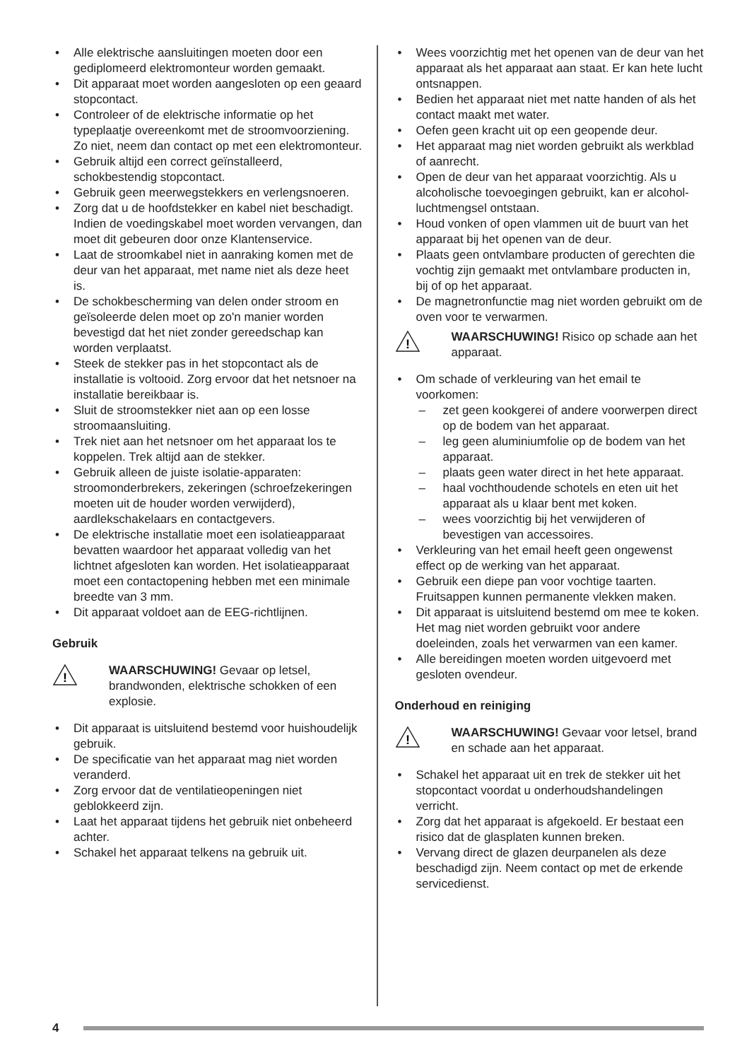• Alle elektrische aansluitingen moeten door een gediplomeerd elektromonteur worden gemaakt.
• Dit apparaat moet worden aangesloten op een geaard stopcontact.
• Controleer of de elektrische informatie op het typeplaatje overeenkomt met de stroomvoorziening. Zo niet, neem dan contact op met een elektromonteur.
• Gebruik altijd een correct geïnstalleerd, schokbestendig stopcontact.
• Gebruik geen meerwegstekkers en verlengsnoeren.
• Zorg dat u de hoofdstekker en kabel niet beschadigt. Indien de voedingskabel moet worden vervangen, dan moet dit gebeuren door onze Klantenservice.
• Laat de stroomkabel niet in aanraking komen met de deur van het apparaat, met name niet als deze heet is.
• De schokbescherming van delen onder stroom en geïsoleerde delen moet op zo'n manier worden bevestigd dat het niet zonder gereedschap kan worden verplaatst.
• Steek de stekker pas in het stopcontact als de installatie is voltooid. Zorg ervoor dat het netsnoer na installatie bereikbaar is.
• Sluit de stroomstekker niet aan op een losse stroomaansluiting.
• Trek niet aan het netsnoer om het apparaat los te koppelen. Trek altijd aan de stekker.
• Gebruik alleen de juiste isolatie-apparaten: stroomonderbrekers, zekeringen (schroefzekeringen moeten uit de houder worden verwijderd), aardlekschakelaars en contactgevers.
• De elektrische installatie moet een isolatieapparaat bevatten waardoor het apparaat volledig van het lichtnet afgesloten kan worden. Het isolatieapparaat moet een contactopening hebben met een minimale breedte van 3 mm.
• Dit apparaat voldoet aan de EEG-richtlijnen.
Gebruik
!
WAARSCHUWING! Gevaar op letsel, brandwonden, elektrische schokken of een explosie.
• Dit apparaat is uitsluitend bestemd voor huishoudelijk gebruik.
• De specificatie van het apparaat mag niet worden veranderd.
• Zorg ervoor dat de ventilatieopeningen niet geblokkeerd zijn.
• Laat het apparaat tijdens het gebruik niet onbeheerd achter.
• Schakel het apparaat telkens na gebruik uit.
• Wees voorzichtig met het openen van de deur van het apparaat als het apparaat aan staat. Er kan hete lucht ontsnappen.
• Bedien het apparaat niet met natte handen of als het contact maakt met water.
• Oefen geen kracht uit op een geopende deur.
• Het apparaat mag niet worden gebruikt als werkblad of aanrecht.
• Open de deur van het apparaat voorzichtig. Als u alcoholische toevoegingen gebruikt, kan er alcohol-luchtmengsel ontstaan.
• Houd vonken of open vlammen uit de buurt van het apparaat bij het openen van de deur.
• Plaats geen ontvlambare producten of gerechten die vochtig zijn gemaakt met ontvlambare producten in, bij of op het apparaat.
• De magnetronfunctie mag niet worden gebruikt om de oven voor te verwarmen.
!
WAARSCHUWING! Risico op schade aan het apparaat.
• Om schade of verkleuring van het email te voorkomen:
– zet geen kookgerei of andere voorwerpen direct op de bodem van het apparaat.
– leg geen aluminiumfolie op de bodem van het apparaat.
– plaats geen water direct in het hete apparaat.
– haal vochthoudende schotels en eten uit het apparaat als u klaar bent met koken.
– wees voorzichtig bij het verwijderen of bevestigen van accessoires.
• Verkleuring van het email heeft geen ongewenst effect op de werking van het apparaat.
• Gebruik een diepe pan voor vochtige taarten. Fruitsappen kunnen permanente vlekken maken.
• Dit apparaat is uitsluitend bestemd om mee te koken. Het mag niet worden gebruikt voor andere doeleinden, zoals het verwarmen van een kamer.
• Alle bereidingen moeten worden uitgevoerd met gesloten ovendeur.
Onderhoud en reiniging
!
WAARSCHUWING! Gevaar voor letsel, brand en schade aan het apparaat.
• Schakel het apparaat uit en trek de stekker uit het stopcontact voordat u onderhoudshandelingen verricht.
• Zorg dat het apparaat is afgekoeld. Er bestaat een risico dat de glasplaten kunnen breken.
• Vervang direct de glazen deurpanelen als deze beschadigd zijn. Neem contact op met de erkende servicedienst.
4